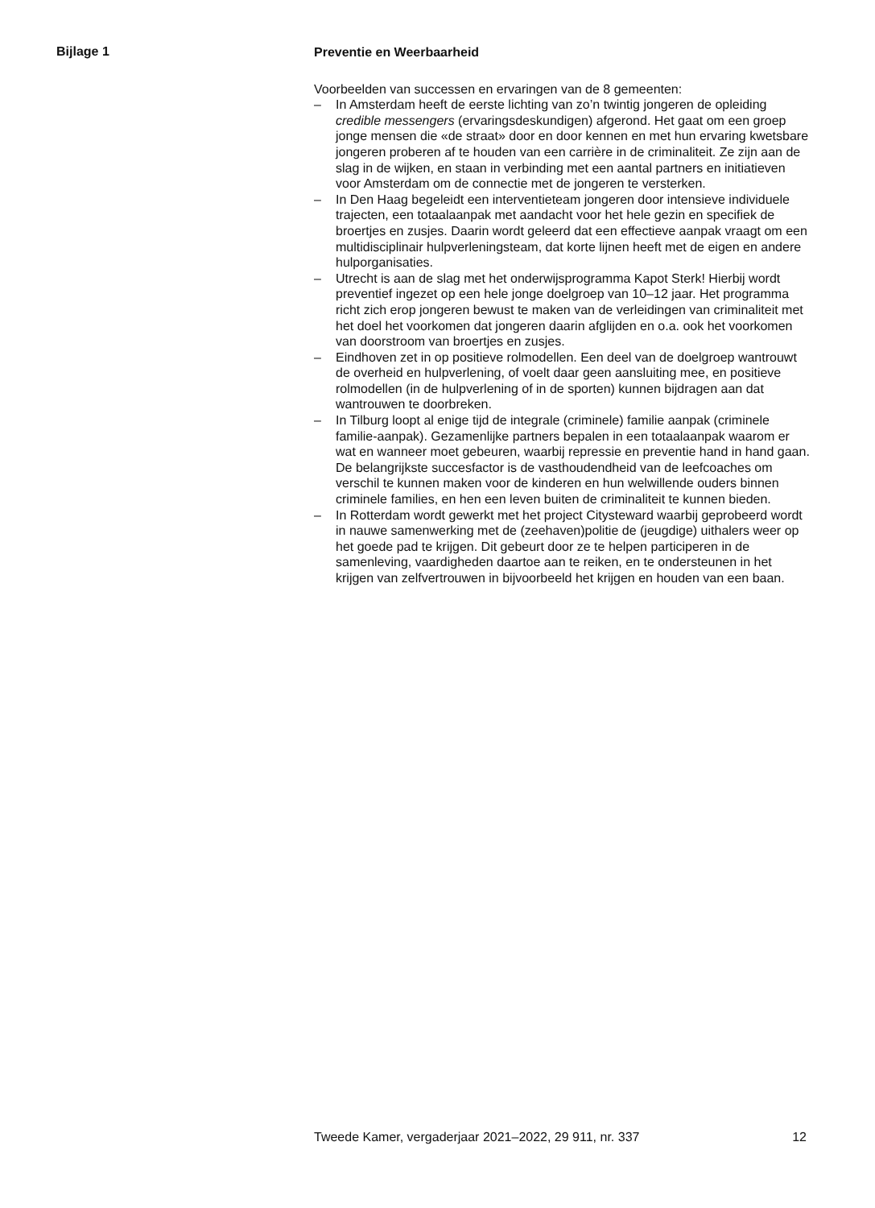Bijlage 1
Preventie en Weerbaarheid
Voorbeelden van successen en ervaringen van de 8 gemeenten:
– In Amsterdam heeft de eerste lichting van zo’n twintig jongeren de opleiding credible messengers (ervaringsdeskundigen) afgerond. Het gaat om een groep jonge mensen die «de straat» door en door kennen en met hun ervaring kwetsbare jongeren proberen af te houden van een carrière in de criminaliteit. Ze zijn aan de slag in de wijken, en staan in verbinding met een aantal partners en initiatieven voor Amsterdam om de connectie met de jongeren te versterken.
– In Den Haag begeleidt een interventieteam jongeren door intensieve individuele trajecten, een totaalaanpak met aandacht voor het hele gezin en specifiek de broertjes en zusjes. Daarin wordt geleerd dat een effectieve aanpak vraagt om een multidisciplinair hulpverleningsteam, dat korte lijnen heeft met de eigen en andere hulporganisaties.
– Utrecht is aan de slag met het onderwijsprogramma Kapot Sterk! Hierbij wordt preventief ingezet op een hele jonge doelgroep van 10–12 jaar. Het programma richt zich erop jongeren bewust te maken van de verleidingen van criminaliteit met het doel het voorkomen dat jongeren daarin afglijden en o.a. ook het voorkomen van doorstroom van broertjes en zusjes.
– Eindhoven zet in op positieve rolmodellen. Een deel van de doelgroep wantrouwt de overheid en hulpverlening, of voelt daar geen aansluiting mee, en positieve rolmodellen (in de hulpverlening of in de sporten) kunnen bijdragen aan dat wantrouwen te doorbreken.
– In Tilburg loopt al enige tijd de integrale (criminele) familie aanpak (criminele familie-aanpak). Gezamenlijke partners bepalen in een totaalaanpak waarom er wat en wanneer moet gebeuren, waarbij repressie en preventie hand in hand gaan. De belangrijkste succesfactor is de vasthoudendheid van de leefcoaches om verschil te kunnen maken voor de kinderen en hun welwillende ouders binnen criminele families, en hen een leven buiten de criminaliteit te kunnen bieden.
– In Rotterdam wordt gewerkt met het project Citysteward waarbij geprobeerd wordt in nauwe samenwerking met de (zeehaven)politie de (jeugdige) uithalers weer op het goede pad te krijgen. Dit gebeurt door ze te helpen participeren in de samenleving, vaardigheden daartoe aan te reiken, en te ondersteunen in het krijgen van zelfvertrouwen in bijvoorbeeld het krijgen en houden van een baan.
Tweede Kamer, vergaderjaar 2021–2022, 29 911, nr. 337 12